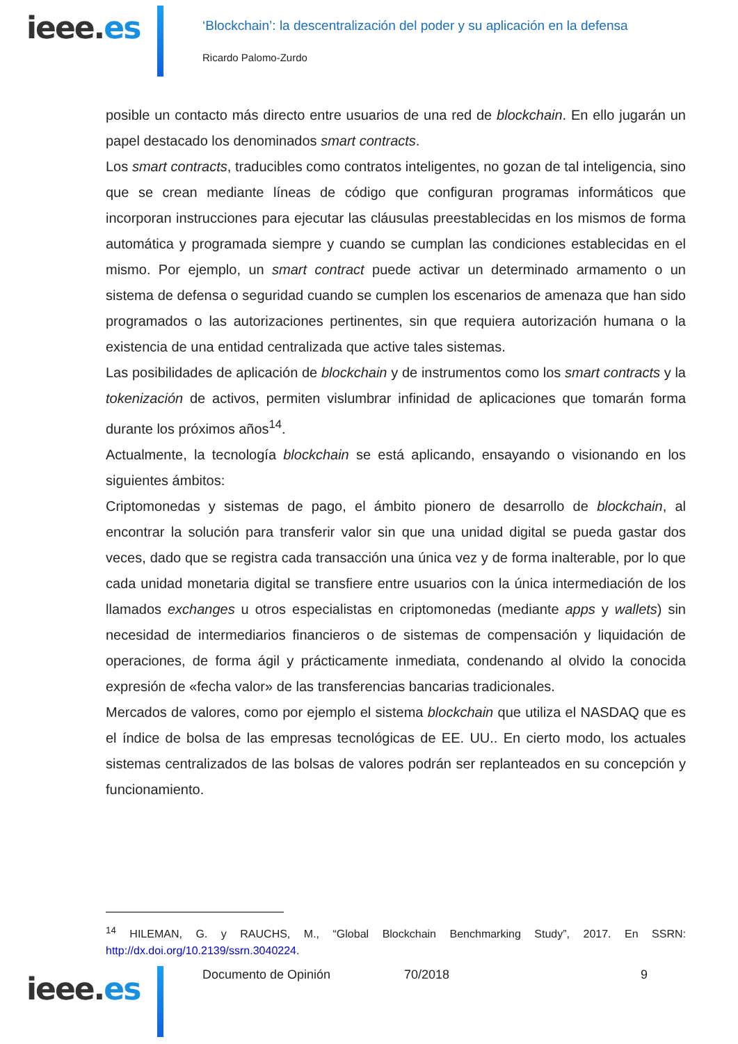ieee.es
‘Blockchain’: la descentralización del poder y su aplicación en la defensa
Ricardo Palomo-Zurdo
posible un contacto más directo entre usuarios de una red de blockchain. En ello jugarán un papel destacado los denominados smart contracts.
Los smart contracts, traducibles como contratos inteligentes, no gozan de tal inteligencia, sino que se crean mediante líneas de código que configuran programas informáticos que incorporan instrucciones para ejecutar las cláusulas preestablecidas en los mismos de forma automática y programada siempre y cuando se cumplan las condiciones establecidas en el mismo. Por ejemplo, un smart contract puede activar un determinado armamento o un sistema de defensa o seguridad cuando se cumplen los escenarios de amenaza que han sido programados o las autorizaciones pertinentes, sin que requiera autorización humana o la existencia de una entidad centralizada que active tales sistemas.
Las posibilidades de aplicación de blockchain y de instrumentos como los smart contracts y la tokenización de activos, permiten vislumbrar infinidad de aplicaciones que tomarán forma durante los próximos años<sup>14</sup>.
Actualmente, la tecnología blockchain se está aplicando, ensayando o visionando en los siguientes ámbitos:
Criptomonedas y sistemas de pago, el ámbito pionero de desarrollo de blockchain, al encontrar la solución para transferir valor sin que una unidad digital se pueda gastar dos veces, dado que se registra cada transacción una única vez y de forma inalterable, por lo que cada unidad monetaria digital se transfiere entre usuarios con la única intermediación de los llamados exchanges u otros especialistas en criptomonedas (mediante apps y wallets) sin necesidad de intermediarios financieros o de sistemas de compensación y liquidación de operaciones, de forma ágil y prácticamente inmediata, condenando al olvido la conocida expresión de «fecha valor» de las transferencias bancarias tradicionales.
Mercados de valores, como por ejemplo el sistema blockchain que utiliza el NASDAQ que es el índice de bolsa de las empresas tecnológicas de EE. UU.. En cierto modo, los actuales sistemas centralizados de las bolsas de valores podrán ser replanteados en su concepción y funcionamiento.
<sup>14</sup> HILEMAN, G. y RAUCHS, M., “Global Blockchain Benchmarking Study”, 2017. En SSRN: http://dx.doi.org/10.2139/ssrn.3040224.
Documento de Opinión 70/2018 9
ieee.es